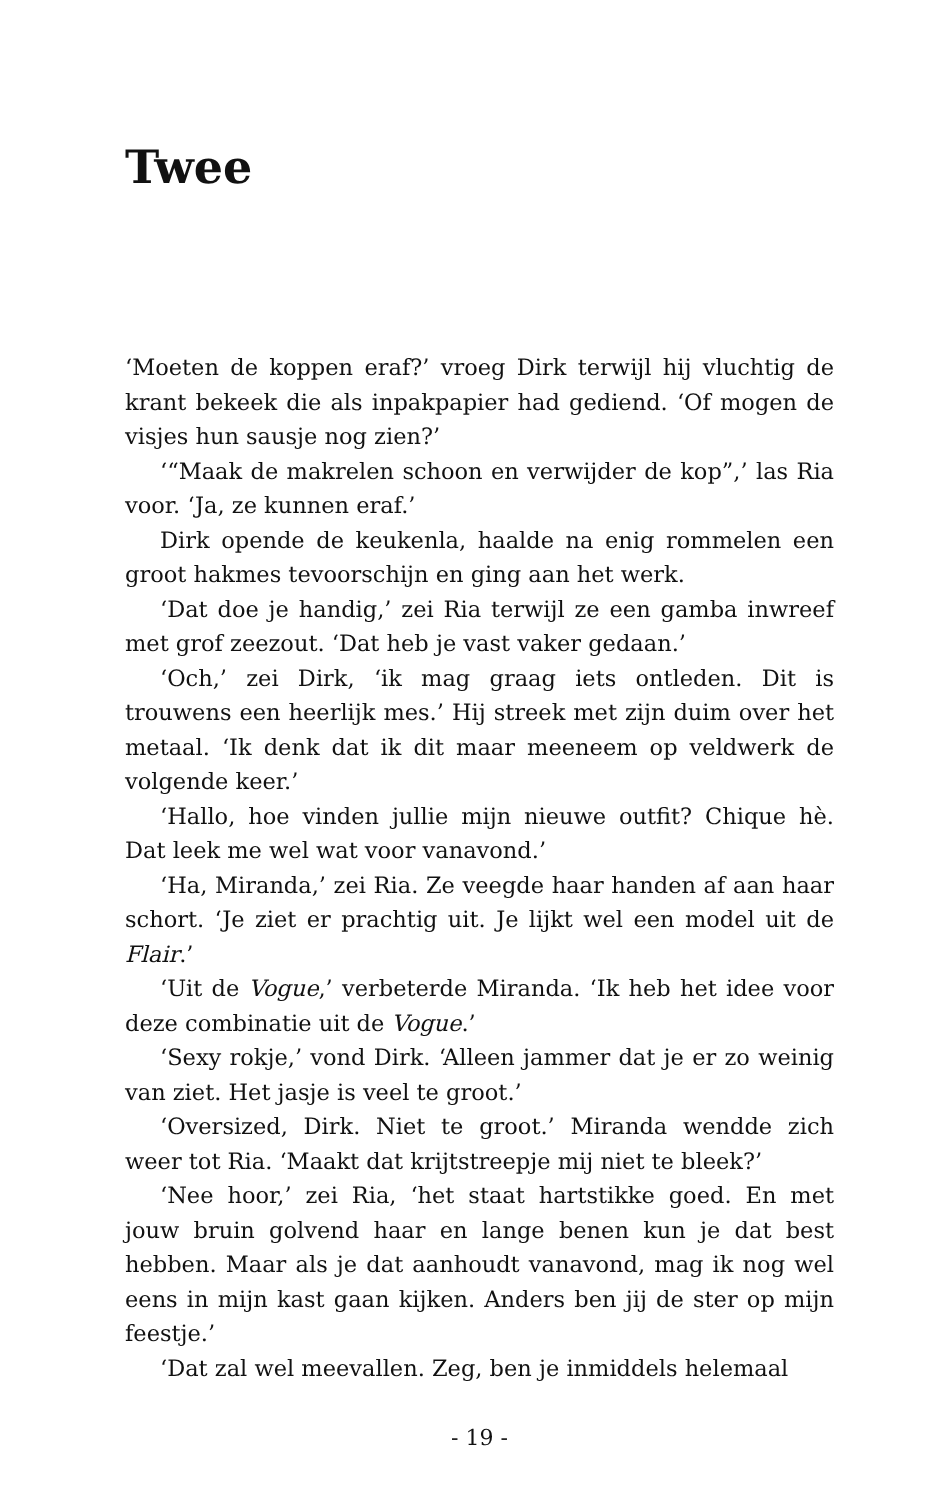Twee
‘Moeten de koppen eraf?’ vroeg Dirk terwijl hij vluchtig de krant bekeek die als inpakpapier had gediend. ‘Of mogen de visjes hun sausje nog zien?’
‘“Maak de makrelen schoon en verwijder de kop”,’ las Ria voor. ‘Ja, ze kunnen eraf.’
Dirk opende de keukenla, haalde na enig rommelen een groot hakmes tevoorschijn en ging aan het werk.
‘Dat doe je handig,’ zei Ria terwijl ze een gamba inwreef met grof zeezout. ‘Dat heb je vast vaker gedaan.’
‘Och,’ zei Dirk, ‘ik mag graag iets ontleden. Dit is trouwens een heerlijk mes.’ Hij streek met zijn duim over het metaal. ‘Ik denk dat ik dit maar meeneem op veldwerk de volgende keer.’
‘Hallo, hoe vinden jullie mijn nieuwe outfit? Chique hè. Dat leek me wel wat voor vanavond.’
‘Ha, Miranda,’ zei Ria. Ze veegde haar handen af aan haar schort. ‘Je ziet er prachtig uit. Je lijkt wel een model uit de Flair.’
‘Uit de Vogue,’ verbeterde Miranda. ‘Ik heb het idee voor deze combinatie uit de Vogue.’
‘Sexy rokje,’ vond Dirk. ‘Alleen jammer dat je er zo weinig van ziet. Het jasje is veel te groot.’
‘Oversized, Dirk. Niet te groot.’ Miranda wendde zich weer tot Ria. ‘Maakt dat krijtstreepje mij niet te bleek?’
‘Nee hoor,’ zei Ria, ‘het staat hartstikke goed. En met jouw bruin golvend haar en lange benen kun je dat best hebben. Maar als je dat aanhoudt vanavond, mag ik nog wel eens in mijn kast gaan kijken. Anders ben jij de ster op mijn feestje.’
‘Dat zal wel meevallen. Zeg, ben je inmiddels helemaal
- 19 -